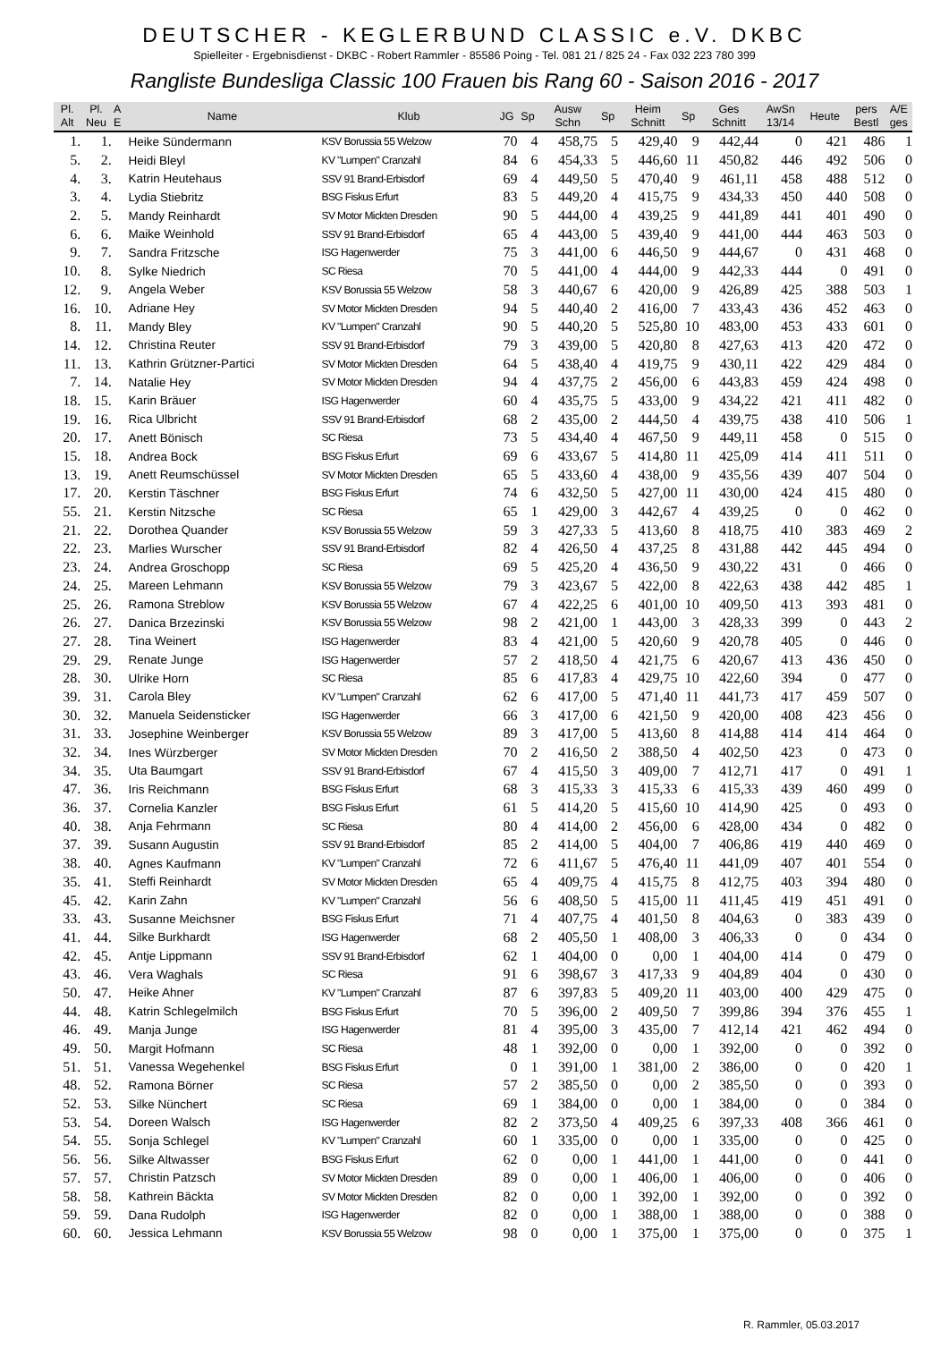DEUTSCHER - KEGLERBUND CLASSIC e.V. DKBC
Spielleiter - Ergebnisdienst - DKBC - Robert Rammler - 85586 Poing - Tel. 081 21 / 825 24 - Fax 032 223 780 399
Rangliste Bundesliga Classic 100 Frauen bis Rang 60 - Saison 2016 - 2017
| Pl. Alt | Pl. Neu | A E | Name | Klub | JG | Sp | Ausw Schn | Sp | Heim Schnitt | Sp | Ges Schnitt | AwSn 13/14 | Heute | pers Bestl | A/E ges |
| --- | --- | --- | --- | --- | --- | --- | --- | --- | --- | --- | --- | --- | --- | --- | --- |
| 1. | 1. | | Heike Sündermann | KSV Borussia 55 Welzow | 70 | 4 | 458,75 | 5 | 429,40 | 9 | 442,44 | 0 | 421 | 486 | 1 |
| 5. | 2. | | Heidi Bleyl | KV "Lumpen" Cranzahl | 84 | 6 | 454,33 | 5 | 446,60 | 11 | 450,82 | 446 | 492 | 506 | 0 |
| 4. | 3. | | Katrin Heutehaus | SSV 91 Brand-Erbisdorf | 69 | 4 | 449,50 | 5 | 470,40 | 9 | 461,11 | 458 | 488 | 512 | 0 |
| 3. | 4. | | Lydia Stiebritz | BSG Fiskus Erfurt | 83 | 5 | 449,20 | 4 | 415,75 | 9 | 434,33 | 450 | 440 | 508 | 0 |
| 2. | 5. | | Mandy Reinhardt | SV Motor Mickten Dresden | 90 | 5 | 444,00 | 4 | 439,25 | 9 | 441,89 | 441 | 401 | 490 | 0 |
| 6. | 6. | | Maike Weinhold | SSV 91 Brand-Erbisdorf | 65 | 4 | 443,00 | 5 | 439,40 | 9 | 441,00 | 444 | 463 | 503 | 0 |
| 9. | 7. | | Sandra Fritzsche | ISG Hagenwerder | 75 | 3 | 441,00 | 6 | 446,50 | 9 | 444,67 | 0 | 431 | 468 | 0 |
| 10. | 8. | | Sylke Niedrich | SC Riesa | 70 | 5 | 441,00 | 4 | 444,00 | 9 | 442,33 | 444 | 0 | 491 | 0 |
| 12. | 9. | | Angela Weber | KSV Borussia 55 Welzow | 58 | 3 | 440,67 | 6 | 420,00 | 9 | 426,89 | 425 | 388 | 503 | 1 |
| 16. | 10. | | Adriane Hey | SV Motor Mickten Dresden | 94 | 5 | 440,40 | 2 | 416,00 | 7 | 433,43 | 436 | 452 | 463 | 0 |
| 8. | 11. | | Mandy Bley | KV "Lumpen" Cranzahl | 90 | 5 | 440,20 | 5 | 525,80 | 10 | 483,00 | 453 | 433 | 601 | 0 |
| 14. | 12. | | Christina Reuter | SSV 91 Brand-Erbisdorf | 79 | 3 | 439,00 | 5 | 420,80 | 8 | 427,63 | 413 | 420 | 472 | 0 |
| 11. | 13. | | Kathrin Grützner-Partici | SV Motor Mickten Dresden | 64 | 5 | 438,40 | 4 | 419,75 | 9 | 430,11 | 422 | 429 | 484 | 0 |
| 7. | 14. | | Natalie Hey | SV Motor Mickten Dresden | 94 | 4 | 437,75 | 2 | 456,00 | 6 | 443,83 | 459 | 424 | 498 | 0 |
| 18. | 15. | | Karin Bräuer | ISG Hagenwerder | 60 | 4 | 435,75 | 5 | 433,00 | 9 | 434,22 | 421 | 411 | 482 | 0 |
| 19. | 16. | | Rica Ulbricht | SSV 91 Brand-Erbisdorf | 68 | 2 | 435,00 | 2 | 444,50 | 4 | 439,75 | 438 | 410 | 506 | 1 |
| 20. | 17. | | Anett Bönisch | SC Riesa | 73 | 5 | 434,40 | 4 | 467,50 | 9 | 449,11 | 458 | 0 | 515 | 0 |
| 15. | 18. | | Andrea Bock | BSG Fiskus Erfurt | 69 | 6 | 433,67 | 5 | 414,80 | 11 | 425,09 | 414 | 411 | 511 | 0 |
| 13. | 19. | | Anett Reumschüssel | SV Motor Mickten Dresden | 65 | 5 | 433,60 | 4 | 438,00 | 9 | 435,56 | 439 | 407 | 504 | 0 |
| 17. | 20. | | Kerstin Täschner | BSG Fiskus Erfurt | 74 | 6 | 432,50 | 5 | 427,00 | 11 | 430,00 | 424 | 415 | 480 | 0 |
| 55. | 21. | | Kerstin Nitzsche | SC Riesa | 65 | 1 | 429,00 | 3 | 442,67 | 4 | 439,25 | 0 | 0 | 462 | 0 |
| 21. | 22. | | Dorothea Quander | KSV Borussia 55 Welzow | 59 | 3 | 427,33 | 5 | 413,60 | 8 | 418,75 | 410 | 383 | 469 | 2 |
| 22. | 23. | | Marlies Wurscher | SSV 91 Brand-Erbisdorf | 82 | 4 | 426,50 | 4 | 437,25 | 8 | 431,88 | 442 | 445 | 494 | 0 |
| 23. | 24. | | Andrea Groschopp | SC Riesa | 69 | 5 | 425,20 | 4 | 436,50 | 9 | 430,22 | 431 | 0 | 466 | 0 |
| 24. | 25. | | Mareen Lehmann | KSV Borussia 55 Welzow | 79 | 3 | 423,67 | 5 | 422,00 | 8 | 422,63 | 438 | 442 | 485 | 1 |
| 25. | 26. | | Ramona Streblow | KSV Borussia 55 Welzow | 67 | 4 | 422,25 | 6 | 401,00 | 10 | 409,50 | 413 | 393 | 481 | 0 |
| 26. | 27. | | Danica Brzezinski | KSV Borussia 55 Welzow | 98 | 2 | 421,00 | 1 | 443,00 | 3 | 428,33 | 399 | 0 | 443 | 2 |
| 27. | 28. | | Tina Weinert | ISG Hagenwerder | 83 | 4 | 421,00 | 5 | 420,60 | 9 | 420,78 | 405 | 0 | 446 | 0 |
| 29. | 29. | | Renate Junge | ISG Hagenwerder | 57 | 2 | 418,50 | 4 | 421,75 | 6 | 420,67 | 413 | 436 | 450 | 0 |
| 28. | 30. | | Ulrike Horn | SC Riesa | 85 | 6 | 417,83 | 4 | 429,75 | 10 | 422,60 | 394 | 0 | 477 | 0 |
| 39. | 31. | | Carola Bley | KV "Lumpen" Cranzahl | 62 | 6 | 417,00 | 5 | 471,40 | 11 | 441,73 | 417 | 459 | 507 | 0 |
| 30. | 32. | | Manuela Seidensticker | ISG Hagenwerder | 66 | 3 | 417,00 | 6 | 421,50 | 9 | 420,00 | 408 | 423 | 456 | 0 |
| 31. | 33. | | Josephine Weinberger | KSV Borussia 55 Welzow | 89 | 3 | 417,00 | 5 | 413,60 | 8 | 414,88 | 414 | 414 | 464 | 0 |
| 32. | 34. | | Ines Würzberger | SV Motor Mickten Dresden | 70 | 2 | 416,50 | 2 | 388,50 | 4 | 402,50 | 423 | 0 | 473 | 0 |
| 34. | 35. | | Uta Baumgart | SSV 91 Brand-Erbisdorf | 67 | 4 | 415,50 | 3 | 409,00 | 7 | 412,71 | 417 | 0 | 491 | 1 |
| 47. | 36. | | Iris Reichmann | BSG Fiskus Erfurt | 68 | 3 | 415,33 | 3 | 415,33 | 6 | 415,33 | 439 | 460 | 499 | 0 |
| 36. | 37. | | Cornelia Kanzler | BSG Fiskus Erfurt | 61 | 5 | 414,20 | 5 | 415,60 | 10 | 414,90 | 425 | 0 | 493 | 0 |
| 40. | 38. | | Anja Fehrmann | SC Riesa | 80 | 4 | 414,00 | 2 | 456,00 | 6 | 428,00 | 434 | 0 | 482 | 0 |
| 37. | 39. | | Susann Augustin | SSV 91 Brand-Erbisdorf | 85 | 2 | 414,00 | 5 | 404,00 | 7 | 406,86 | 419 | 440 | 469 | 0 |
| 38. | 40. | | Agnes Kaufmann | KV "Lumpen" Cranzahl | 72 | 6 | 411,67 | 5 | 476,40 | 11 | 441,09 | 407 | 401 | 554 | 0 |
| 35. | 41. | | Steffi Reinhardt | SV Motor Mickten Dresden | 65 | 4 | 409,75 | 4 | 415,75 | 8 | 412,75 | 403 | 394 | 480 | 0 |
| 45. | 42. | | Karin Zahn | KV "Lumpen" Cranzahl | 56 | 6 | 408,50 | 5 | 415,00 | 11 | 411,45 | 419 | 451 | 491 | 0 |
| 33. | 43. | | Susanne Meichsner | BSG Fiskus Erfurt | 71 | 4 | 407,75 | 4 | 401,50 | 8 | 404,63 | 0 | 383 | 439 | 0 |
| 41. | 44. | | Silke Burkhardt | ISG Hagenwerder | 68 | 2 | 405,50 | 1 | 408,00 | 3 | 406,33 | 0 | 0 | 434 | 0 |
| 42. | 45. | | Antje Lippmann | SSV 91 Brand-Erbisdorf | 62 | 1 | 404,00 | 0 | 0,00 | 1 | 404,00 | 414 | 0 | 479 | 0 |
| 43. | 46. | | Vera Waghals | SC Riesa | 91 | 6 | 398,67 | 3 | 417,33 | 9 | 404,89 | 404 | 0 | 430 | 0 |
| 50. | 47. | | Heike Ahner | KV "Lumpen" Cranzahl | 87 | 6 | 397,83 | 5 | 409,20 | 11 | 403,00 | 400 | 429 | 475 | 0 |
| 44. | 48. | | Katrin Schlegelmilch | BSG Fiskus Erfurt | 70 | 5 | 396,00 | 2 | 409,50 | 7 | 399,86 | 394 | 376 | 455 | 1 |
| 46. | 49. | | Manja Junge | ISG Hagenwerder | 81 | 4 | 395,00 | 3 | 435,00 | 7 | 412,14 | 421 | 462 | 494 | 0 |
| 49. | 50. | | Margit Hofmann | SC Riesa | 48 | 1 | 392,00 | 0 | 0,00 | 1 | 392,00 | 0 | 0 | 392 | 0 |
| 51. | 51. | | Vanessa Wegehenkel | BSG Fiskus Erfurt | 0 | 1 | 391,00 | 1 | 381,00 | 2 | 386,00 | 0 | 0 | 420 | 1 |
| 48. | 52. | | Ramona Börner | SC Riesa | 57 | 2 | 385,50 | 0 | 0,00 | 2 | 385,50 | 0 | 0 | 393 | 0 |
| 52. | 53. | | Silke Nünchert | SC Riesa | 69 | 1 | 384,00 | 0 | 0,00 | 1 | 384,00 | 0 | 0 | 384 | 0 |
| 53. | 54. | | Doreen Walsch | ISG Hagenwerder | 82 | 2 | 373,50 | 4 | 409,25 | 6 | 397,33 | 408 | 366 | 461 | 0 |
| 54. | 55. | | Sonja Schlegel | KV "Lumpen" Cranzahl | 60 | 1 | 335,00 | 0 | 0,00 | 1 | 335,00 | 0 | 0 | 425 | 0 |
| 56. | 56. | | Silke Altwasser | BSG Fiskus Erfurt | 62 | 0 | 0,00 | 1 | 441,00 | 1 | 441,00 | 0 | 0 | 441 | 0 |
| 57. | 57. | | Christin Patzsch | SV Motor Mickten Dresden | 89 | 0 | 0,00 | 1 | 406,00 | 1 | 406,00 | 0 | 0 | 406 | 0 |
| 58. | 58. | | Kathrein Bäckta | SV Motor Mickten Dresden | 82 | 0 | 0,00 | 1 | 392,00 | 1 | 392,00 | 0 | 0 | 392 | 0 |
| 59. | 59. | | Dana Rudolph | ISG Hagenwerder | 82 | 0 | 0,00 | 1 | 388,00 | 1 | 388,00 | 0 | 0 | 388 | 0 |
| 60. | 60. | | Jessica Lehmann | KSV Borussia 55 Welzow | 98 | 0 | 0,00 | 1 | 375,00 | 1 | 375,00 | 0 | 0 | 375 | 1 |
R. Rammler, 05.03.2017